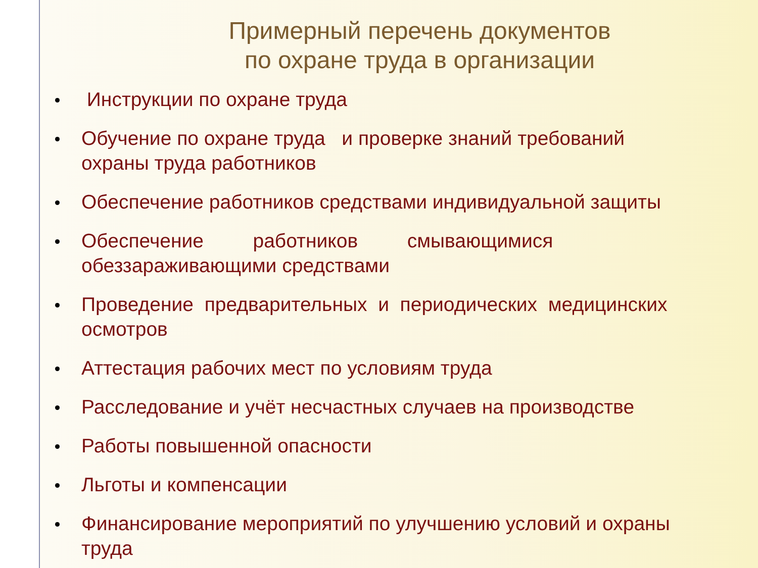Примерный перечень документов
по охране труда в организации
Инструкции по охране труда
Обучение по охране труда и проверке знаний требований
охраны труда работников
Обеспечение работников средствами индивидуальной защиты
Обеспечение работников смывающимися
обеззараживающими средствами
Проведение предварительных и периодических медицинских
осмотров
Аттестация рабочих мест по условиям труда
Расследование и учёт несчастных случаев на производстве
Работы повышенной опасности
Льготы и компенсации
Финансирование мероприятий по улучшению условий и охраны
труда